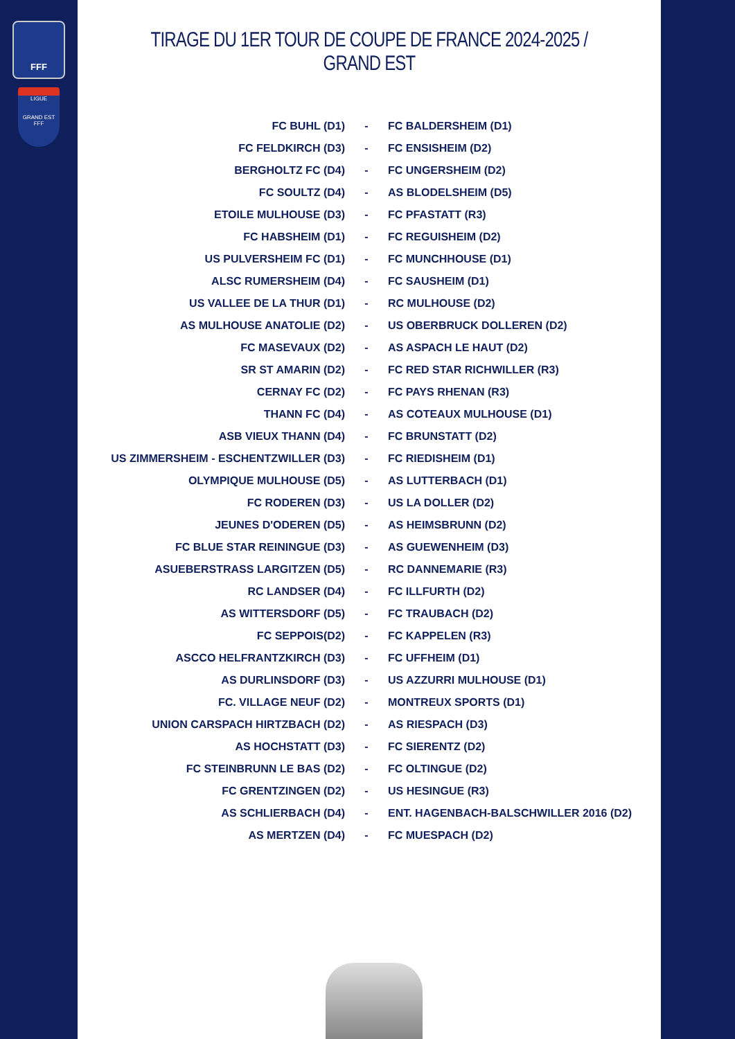FFF
LIGUE
GRAND EST
FFF
TIRAGE DU 1ER TOUR DE COUPE DE FRANCE 2024-2025 / GRAND EST
| FC BUHL (D1) | - | FC BALDERSHEIM (D1) |
| FC FELDKIRCH (D3) | - | FC ENSISHEIM (D2) |
| BERGHOLTZ FC (D4) | - | FC UNGERSHEIM (D2) |
| FC SOULTZ (D4) | - | AS BLODELSHEIM (D5) |
| ETOILE MULHOUSE (D3) | - | FC PFASTATT (R3) |
| FC HABSHEIM (D1) | - | FC REGUISHEIM (D2) |
| US PULVERSHEIM FC (D1) | - | FC MUNCHHOUSE (D1) |
| ALSC RUMERSHEIM (D4) | - | FC SAUSHEIM (D1) |
| US VALLEE DE LA THUR (D1) | - | RC MULHOUSE (D2) |
| AS MULHOUSE ANATOLIE (D2) | - | US OBERBRUCK DOLLEREN (D2) |
| FC MASEVAUX (D2) | - | AS ASPACH LE HAUT (D2) |
| SR ST AMARIN (D2) | - | FC RED STAR RICHWILLER (R3) |
| CERNAY FC (D2) | - | FC PAYS RHENAN (R3) |
| THANN FC (D4) | - | AS COTEAUX MULHOUSE (D1) |
| ASB VIEUX THANN (D4) | - | FC BRUNSTATT (D2) |
| US ZIMMERSHEIM - ESCHENTZWILLER (D3) | - | FC RIEDISHEIM (D1) |
| OLYMPIQUE MULHOUSE (D5) | - | AS LUTTERBACH (D1) |
| FC RODEREN (D3) | - | US LA DOLLER (D2) |
| JEUNES D'ODEREN (D5) | - | AS HEIMSBRUNN (D2) |
| FC BLUE STAR REININGUE (D3) | - | AS GUEWENHEIM (D3) |
| ASUEBERSTRASS LARGITZEN (D5) | - | RC DANNEMARIE (R3) |
| RC LANDSER (D4) | - | FC ILLFURTH (D2) |
| AS WITTERSDORF (D5) | - | FC TRAUBACH (D2) |
| FC SEPPOIS(D2) | - | FC KAPPELEN (R3) |
| ASCCO HELFRANTZKIRCH (D3) | - | FC UFFHEIM (D1) |
| AS DURLINSDORF (D3) | - | US AZZURRI MULHOUSE (D1) |
| FC. VILLAGE NEUF (D2) | - | MONTREUX SPORTS (D1) |
| UNION CARSPACH HIRTZBACH (D2) | - | AS RIESPACH (D3) |
| AS HOCHSTATT (D3) | - | FC SIERENTZ (D2) |
| FC STEINBRUNN LE BAS (D2) | - | FC OLTINGUE (D2) |
| FC GRENTZINGEN (D2) | - | US HESINGUE (R3) |
| AS SCHLIERBACH (D4) | - | ENT. HAGENBACH-BALSCHWILLER 2016 (D2) |
| AS MERTZEN (D4) | - | FC MUESPACH (D2) |